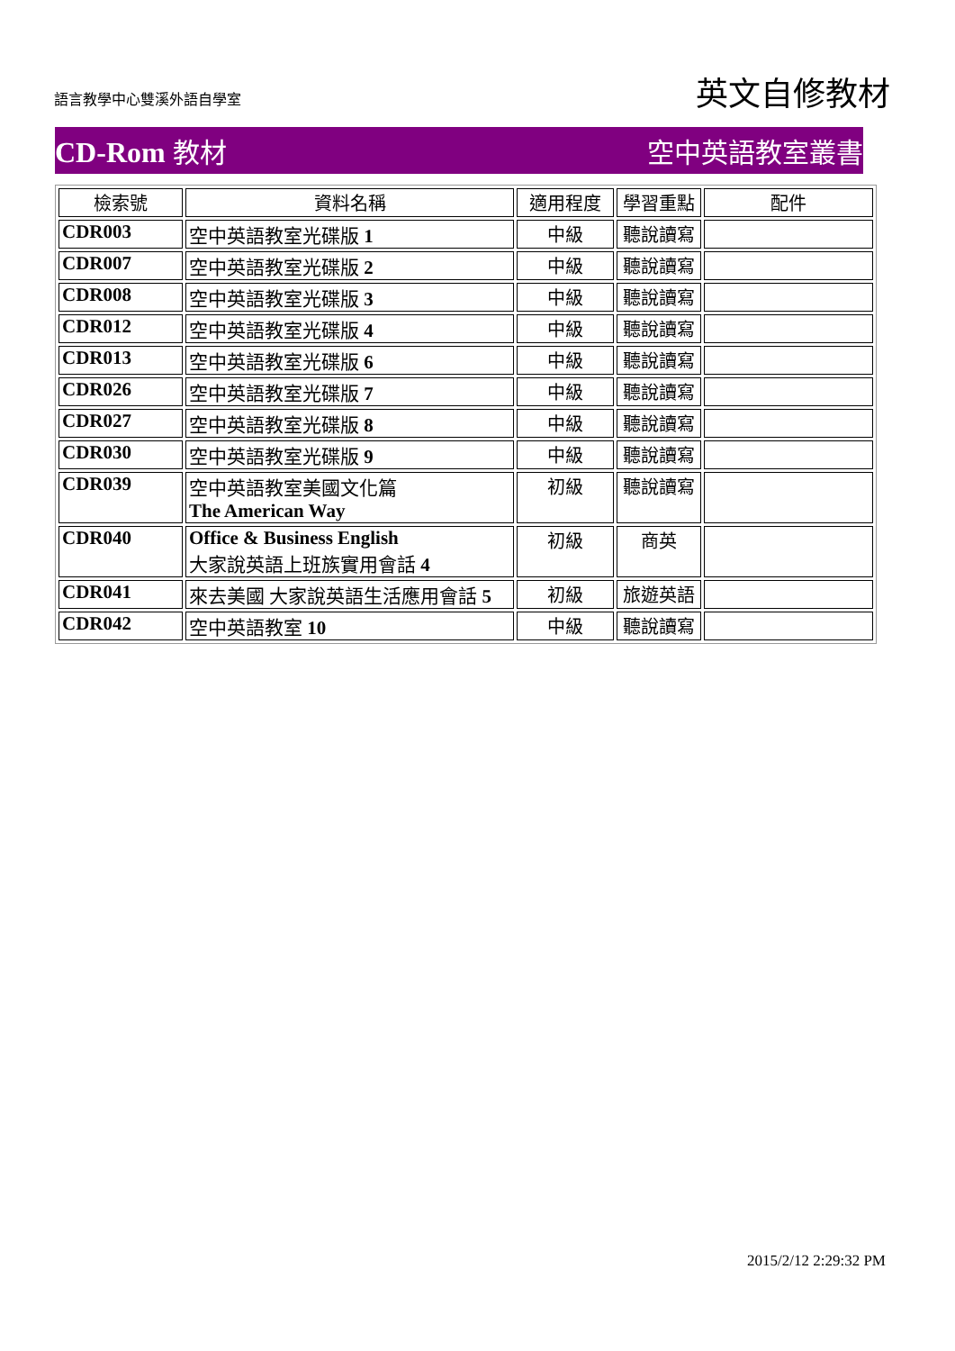語言教學中心雙溪外語自學室
英文自修教材
CD-Rom 教材 空中英語教室叢書
| 檢索號 | 資料名稱 | 適用程度 | 學習重點 | 配件 |
| --- | --- | --- | --- | --- |
| CDR003 | 空中英語教室光碟版 1 | 中級 | 聽說讀寫 | |
| CDR007 | 空中英語教室光碟版 2 | 中級 | 聽說讀寫 | |
| CDR008 | 空中英語教室光碟版 3 | 中級 | 聽說讀寫 | |
| CDR012 | 空中英語教室光碟版 4 | 中級 | 聽說讀寫 | |
| CDR013 | 空中英語教室光碟版 6 | 中級 | 聽說讀寫 | |
| CDR026 | 空中英語教室光碟版 7 | 中級 | 聽說讀寫 | |
| CDR027 | 空中英語教室光碟版 8 | 中級 | 聽說讀寫 | |
| CDR030 | 空中英語教室光碟版 9 | 中級 | 聽說讀寫 | |
| CDR039 | 空中英語教室美國文化篇 The American Way | 初級 | 聽說讀寫 | |
| CDR040 | Office & Business English 大家說英語上班族實用會話 4 | 初級 | 商英 | |
| CDR041 | 來去美國 大家說英語生活應用會話 5 | 初級 | 旅遊英語 | |
| CDR042 | 空中英語教室 10 | 中級 | 聽說讀寫 | |
2015/2/12 2:29:32 PM